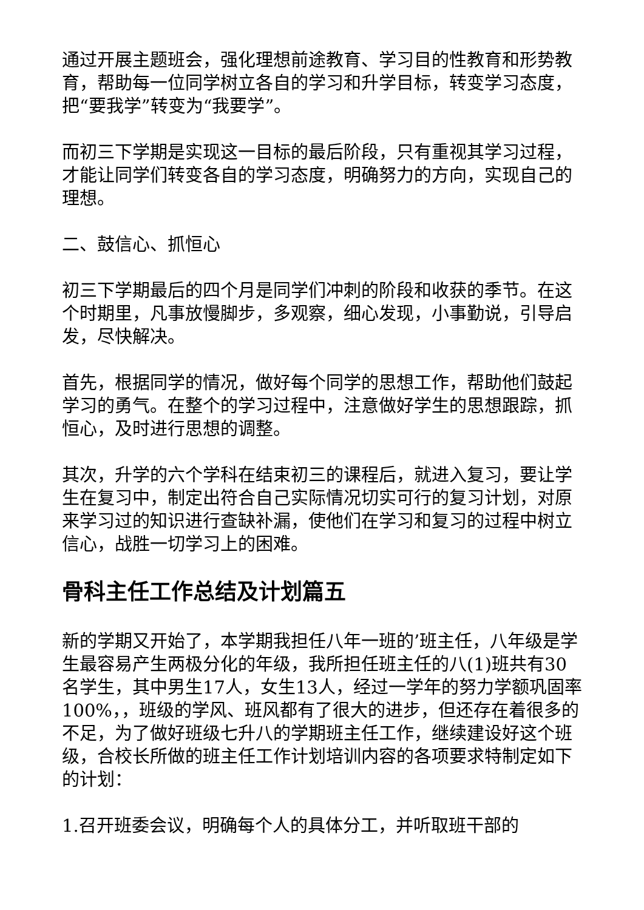通过开展主题班会，强化理想前途教育、学习目的性教育和形势教育，帮助每一位同学树立各自的学习和升学目标，转变学习态度，把“要我学”转变为“我要学”。
而初三下学期是实现这一目标的最后阶段，只有重视其学习过程，才能让同学们转变各自的学习态度，明确努力的方向，实现自己的理想。
二、鼓信心、抓恒心
初三下学期最后的四个月是同学们冲刺的阶段和收获的季节。在这个时期里，凡事放慢脚步，多观察，细心发现，小事勤说，引导启发，尽快解决。
首先，根据同学的情况，做好每个同学的思想工作，帮助他们鼓起学习的勇气。在整个的学习过程中，注意做好学生的思想跟踪，抓恒心，及时进行思想的调整。
其次，升学的六个学科在结束初三的课程后，就进入复习，要让学生在复习中，制定出符合自己实际情况切实可行的复习计划，对原来学习过的知识进行查缺补漏，使他们在学习和复习的过程中树立信心，战胜一切学习上的困难。
骨科主任工作总结及计划篇五
新的学期又开始了，本学期我担任八年一班的’班主任，八年级是学生最容易产生两极分化的年级，我所担任班主任的八(1)班共有30名学生，其中男生17人，女生13人，经过一学年的努力学额巩固率100%，，班级的学风、班风都有了很大的进步，但还存在着很多的不足，为了做好班级七升八的学期班主任工作，继续建设好这个班级，合校长所做的班主任工作计划培训内容的各项要求特制定如下的计划：
1.召开班委会议，明确每个人的具体分工，并听取班干部的